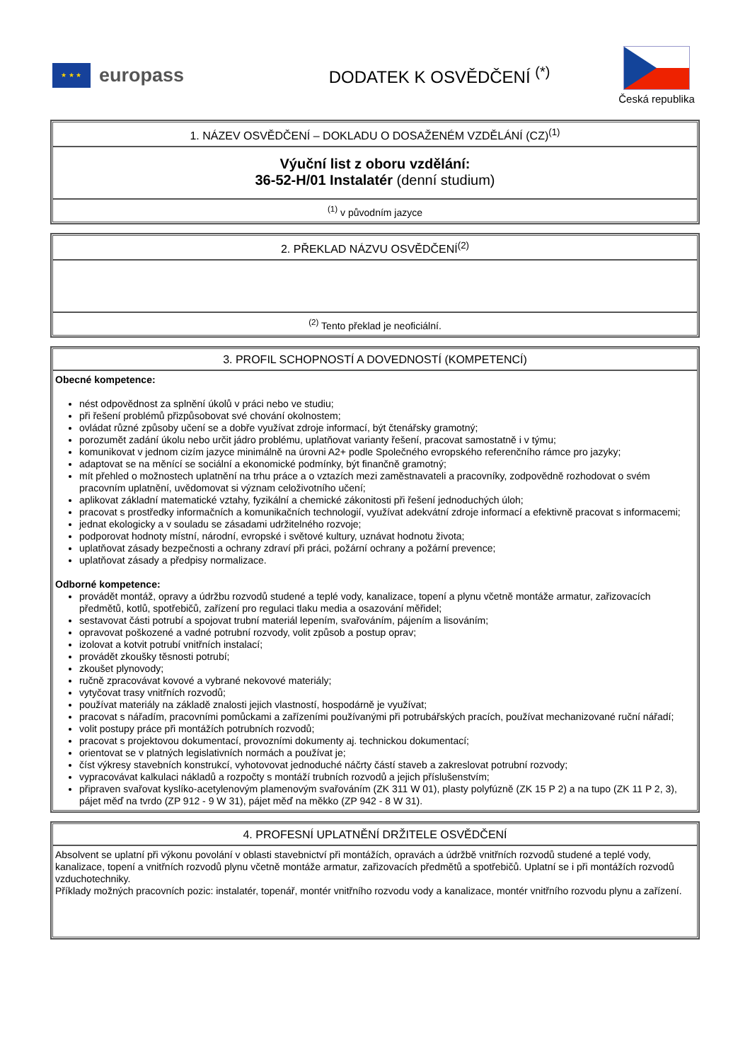★ ★ ★
europass
DODATEK K OSVĚDČENÍ <sup>(*)</sup>
Česká republika
1. NÁZEV OSVĚDČENÍ – DOKLADU O DOSAŽENÉM VZDĚLÁNÍ (CZ)<sup>(1)</sup>
Výuční list z oboru vzdělání:
36-52-H/01 Instalatér (denní studium)
<sup>(1)</sup> v původním jazyce
2. PŘEKLAD NÁZVU OSVĚDČENÍ<sup>(2)</sup>
<sup>(2)</sup> Tento překlad je neoficiální.
3. PROFIL SCHOPNOSTÍ A DOVEDNOSTÍ (KOMPETENCÍ)
Obecné kompetence:
nést odpovědnost za splnění úkolů v práci nebo ve studiu;
při řešení problémů přizpůsobovat své chování okolnostem;
ovládat různé způsoby učení se a dobře využívat zdroje informací, být čtenářsky gramotný;
porozumět zadání úkolu nebo určit jádro problému, uplatňovat varianty řešení, pracovat samostatně i v týmu;
komunikovat v jednom cizím jazyce minimálně na úrovni A2+ podle Společného evropského referenčního rámce pro jazyky;
adaptovat se na měnící se sociální a ekonomické podmínky, být finančně gramotný;
mít přehled o možnostech uplatnění na trhu práce a o vztazích mezi zaměstnavateli a pracovníky, zodpovědně rozhodovat o svém pracovním uplatnění, uvědomovat si význam celoživotního učení;
aplikovat základní matematické vztahy, fyzikální a chemické zákonitosti při řešení jednoduchých úloh;
pracovat s prostředky informačních a komunikačních technologií, využívat adekvátní zdroje informací a efektivně pracovat s informacemi;
jednat ekologicky a v souladu se zásadami udržitelného rozvoje;
podporovat hodnoty místní, národní, evropské i světové kultury, uznávat hodnotu života;
uplatňovat zásady bezpečnosti a ochrany zdraví při práci, požární ochrany a požární prevence;
uplatňovat zásady a předpisy normalizace.
Odborné kompetence:
provádět montáž, opravy a údržbu rozvodů studené a teplé vody, kanalizace, topení a plynu včetně montáže armatur, zařizovacích předmětů, kotlů, spotřebičů, zařízení pro regulaci tlaku media a osazování měřidel;
sestavovat části potrubí a spojovat trubní materiál lepením, svařováním, pájením a lisováním;
opravovat poškozené a vadné potrubní rozvody, volit způsob a postup oprav;
izolovat a kotvit potrubí vnitřních instalací;
provádět zkoušky těsnosti potrubí;
zkoušet plynovody;
ručně zpracovávat kovové a vybrané nekovové materiály;
vytyčovat trasy vnitřních rozvodů;
používat materiály na základě znalosti jejich vlastností, hospodárně je využívat;
pracovat s nářadím, pracovními pomůckami a zařízeními používanými při potrubářských pracích, používat mechanizované ruční nářadí;
volit postupy práce při montážích potrubních rozvodů;
pracovat s projektovou dokumentací, provozními dokumenty aj. technickou dokumentací;
orientovat se v platných legislativních normách a používat je;
číst výkresy stavebních konstrukcí, vyhotovovat jednoduché náčrty částí staveb a zakreslovat potrubní rozvody;
vypracovávat kalkulaci nákladů a rozpočty s montáží trubních rozvodů a jejich příslušenstvím;
připraven svařovat kyslíko-acetylenovým plamenovým svařováním (ZK 311 W 01), plasty polyfúzně (ZK 15 P 2) a na tupo (ZK 11 P 2, 3), pájet měď na tvrdo (ZP 912 - 9 W 31), pájet měď na měkko (ZP 942 - 8 W 31).
4. PROFESNÍ UPLATNĚNÍ DRŽITELE OSVĚDČENÍ
Absolvent se uplatní při výkonu povolání v oblasti stavebnictví při montážích, opravách a údržbě vnitřních rozvodů studené a teplé vody, kanalizace, topení a vnitřních rozvodů plynu včetně montáže armatur, zařizovacích předmětů a spotřebičů. Uplatní se i při montážích rozvodů vzduchotechniky.
Příklady možných pracovních pozic: instalatér, topenář, montér vnitřního rozvodu vody a kanalizace, montér vnitřního rozvodu plynu a zařízení.